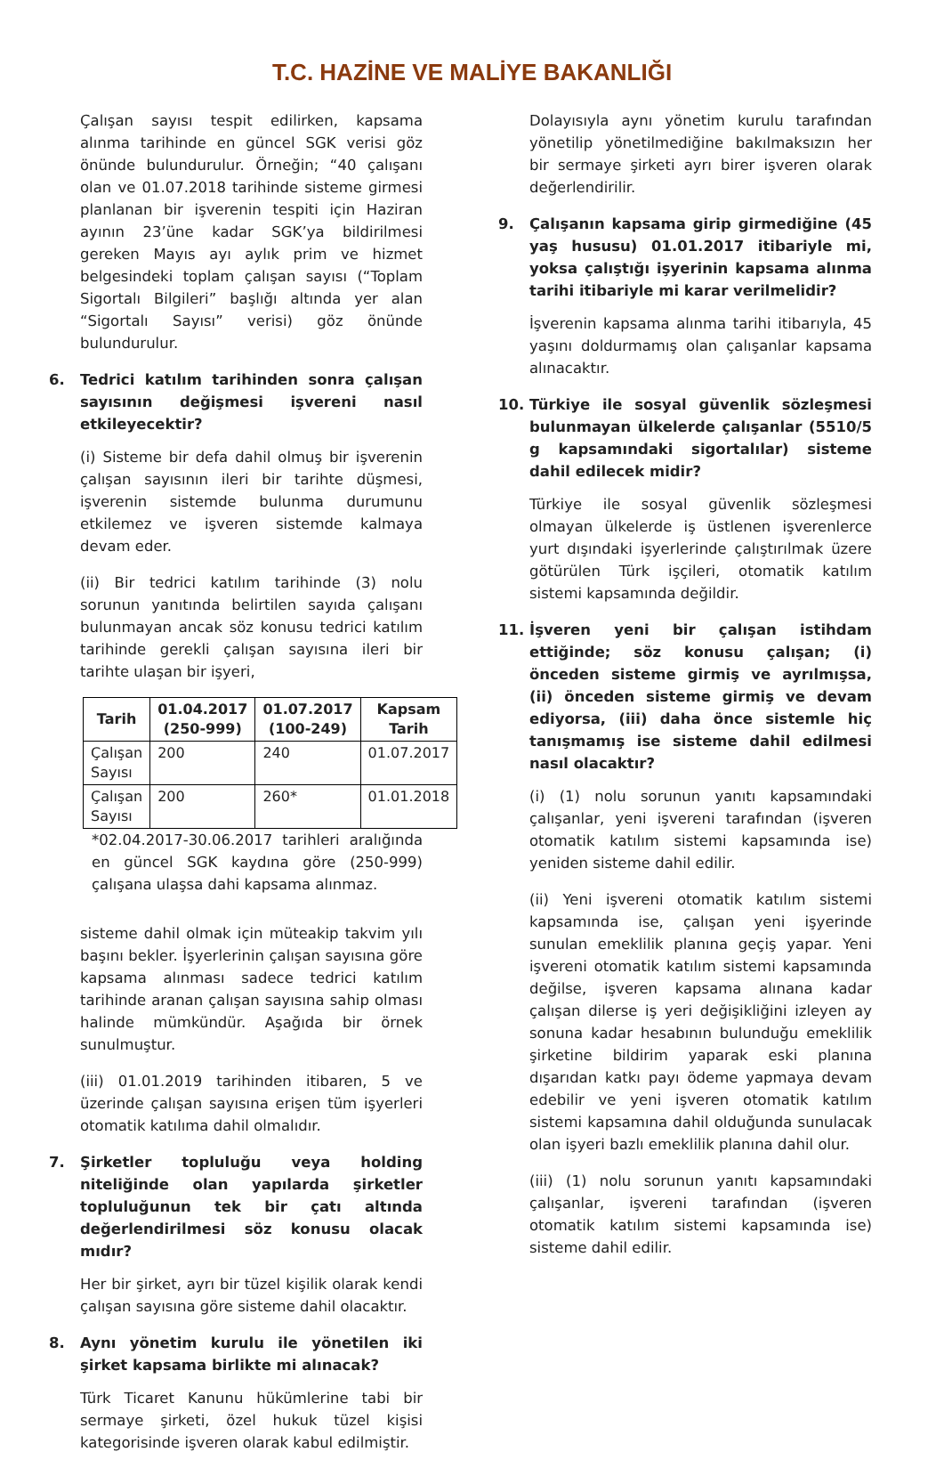T.C. HAZİNE VE MALİYE BAKANLIĞI
Çalışan sayısı tespit edilirken, kapsama alınma tarihinde en güncel SGK verisi göz önünde bulundurulur. Örneğin; “40 çalışanı olan ve 01.07.2018 tarihinde sisteme girmesi planlanan bir işverenin tespiti için Haziran ayının 23’üne kadar SGK’ya bildirilmesi gereken Mayıs ayı aylık prim ve hizmet belgesindeki toplam çalışan sayısı (“Toplam Sigortalı Bilgileri” başlığı altında yer alan “Sigortalı Sayısı” verisi) göz önünde bulundurulur.
6. Tedrici katılım tarihinden sonra çalışan sayısının değişmesi işvereni nasıl etkileyecektir?
(i) Sisteme bir defa dahil olmuş bir işverenin çalışan sayısının ileri bir tarihte düşmesi, işverenin sistemde bulunma durumunu etkilemez ve işveren sistemde kalmaya devam eder.
(ii) Bir tedrici katılım tarihinde (3) nolu sorunun yanıtında belirtilen sayıda çalışanı bulunmayan ancak söz konusu tedrici katılım tarihinde gerekli çalışan sayısına ileri bir tarihte ulaşan bir işyeri,
| Tarih | 01.04.2017 (250-999) | 01.07.2017 (100-249) | Kapsam Tarih |
| --- | --- | --- | --- |
| Çalışan Sayısı | 200 | 240 | 01.07.2017 |
| Çalışan Sayısı | 200 | 260* | 01.01.2018 |
*02.04.2017-30.06.2017 tarihleri aralığında en güncel SGK kaydına göre (250-999) çalışana ulaşsa dahi kapsama alınmaz.
sisteme dahil olmak için müteakip takvim yılı başını bekler. İşyerlerinin çalışan sayısına göre kapsama alınması sadece tedrici katılım tarihinde aranan çalışan sayısına sahip olması halinde mümkündür. Aşağıda bir örnek sunulmuştur.
(iii) 01.01.2019 tarihinden itibaren, 5 ve üzerinde çalışan sayısına erişen tüm işyerleri otomatik katılıma dahil olmalıdır.
7. Şirketler topluluğu veya holding niteliğinde olan yapılarda şirketler topluluğunun tek bir çatı altında değerlendirilmesi söz konusu olacak mıdır?
Her bir şirket, ayrı bir tüzel kişilik olarak kendi çalışan sayısına göre sisteme dahil olacaktır.
8. Aynı yönetim kurulu ile yönetilen iki şirket kapsama birlikte mi alınacak?
Türk Ticaret Kanunu hükümlerine tabi bir sermaye şirketi, özel hukuk tüzel kişisi kategorisinde işveren olarak kabul edilmiştir.
Dolayısıyla aynı yönetim kurulu tarafından yönetilip yönetilmediğine bakılmaksızın her bir sermaye şirketi ayrı birer işveren olarak değerlendirilir.
9. Çalışanın kapsama girip girmediğine (45 yaş hususu) 01.01.2017 itibariyle mi, yoksa çalıştığı işyerinin kapsama alınma tarihi itibariyle mi karar verilmelidir?
İşverenin kapsama alınma tarihi itibarıyla, 45 yaşını doldurmamış olan çalışanlar kapsama alınacaktır.
10. Türkiye ile sosyal güvenlik sözleşmesi bulunmayan ülkelerde çalışanlar (5510/5 g kapsamındaki sigortalılar) sisteme dahil edilecek midir?
Türkiye ile sosyal güvenlik sözleşmesi olmayan ülkelerde iş üstlenen işverenlerce yurt dışındaki işyerlerinde çalıştırılmak üzere götürülen Türk işçileri, otomatik katılım sistemi kapsamında değildir.
11. İşveren yeni bir çalışan istihdam ettiğinde; söz konusu çalışan; (i) önceden sisteme girmiş ve ayrılmışsa, (ii) önceden sisteme girmiş ve devam ediyorsa, (iii) daha önce sistemle hiç tanışmamış ise sisteme dahil edilmesi nasıl olacaktır?
(i) (1) nolu sorunun yanıtı kapsamındaki çalışanlar, yeni işvereni tarafından (işveren otomatik katılım sistemi kapsamında ise) yeniden sisteme dahil edilir.
(ii) Yeni işvereni otomatik katılım sistemi kapsamında ise, çalışan yeni işyerinde sunulan emeklilik planına geçiş yapar. Yeni işvereni otomatik katılım sistemi kapsamında değilse, işveren kapsama alınana kadar çalışan dilerse iş yeri değişikliğini izleyen ay sonuna kadar hesabının bulunduğu emeklilik şirketine bildirim yaparak eski planına dışarıdan katkı payı ödeme yapmaya devam edebilir ve yeni işveren otomatik katılım sistemi kapsamına dahil olduğunda sunulacak olan işyeri bazlı emeklilik planına dahil olur.
(iii) (1) nolu sorunun yanıtı kapsamındaki çalışanlar, işvereni tarafından (işveren otomatik katılım sistemi kapsamında ise) sisteme dahil edilir.